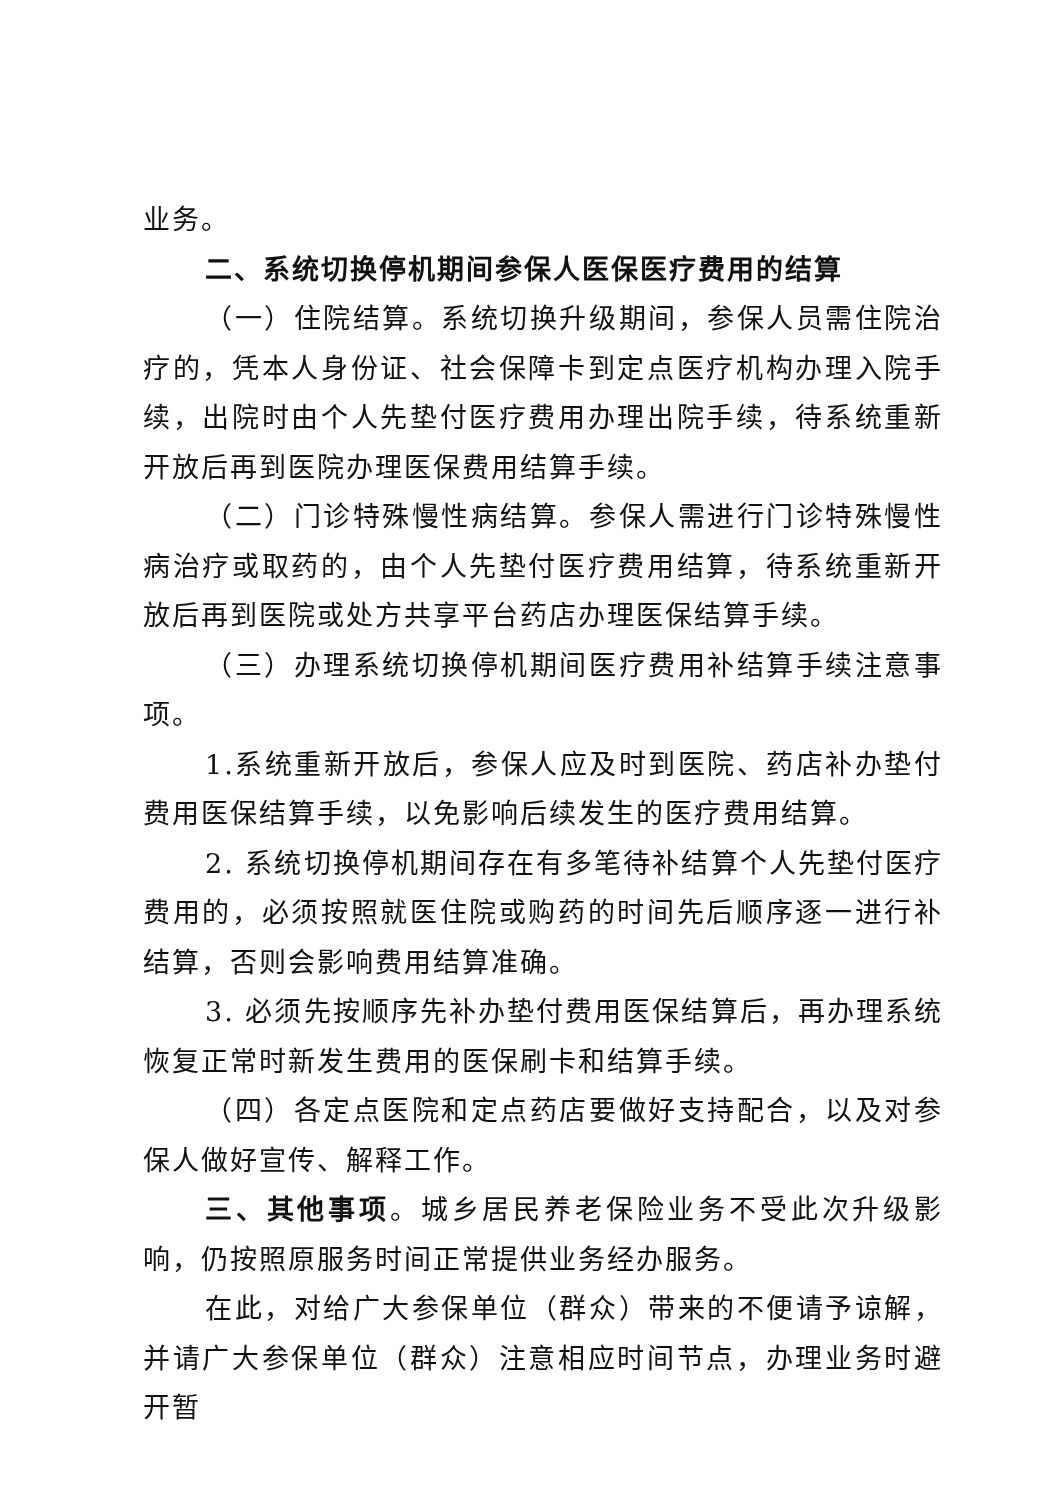业务。
二、系统切换停机期间参保人医保医疗费用的结算
（一）住院结算。系统切换升级期间，参保人员需住院治疗的，凭本人身份证、社会保障卡到定点医疗机构办理入院手续，出院时由个人先垫付医疗费用办理出院手续，待系统重新开放后再到医院办理医保费用结算手续。
（二）门诊特殊慢性病结算。参保人需进行门诊特殊慢性病治疗或取药的，由个人先垫付医疗费用结算，待系统重新开放后再到医院或处方共享平台药店办理医保结算手续。
（三）办理系统切换停机期间医疗费用补结算手续注意事项。
1.系统重新开放后，参保人应及时到医院、药店补办垫付费用医保结算手续，以免影响后续发生的医疗费用结算。
2. 系统切换停机期间存在有多笔待补结算个人先垫付医疗费用的，必须按照就医住院或购药的时间先后顺序逐一进行补结算，否则会影响费用结算准确。
3. 必须先按顺序先补办垫付费用医保结算后，再办理系统恢复正常时新发生费用的医保刷卡和结算手续。
（四）各定点医院和定点药店要做好支持配合，以及对参保人做好宣传、解释工作。
三、其他事项。城乡居民养老保险业务不受此次升级影响，仍按照原服务时间正常提供业务经办服务。
在此，对给广大参保单位（群众）带来的不便请予谅解，并请广大参保单位（群众）注意相应时间节点，办理业务时避开暂